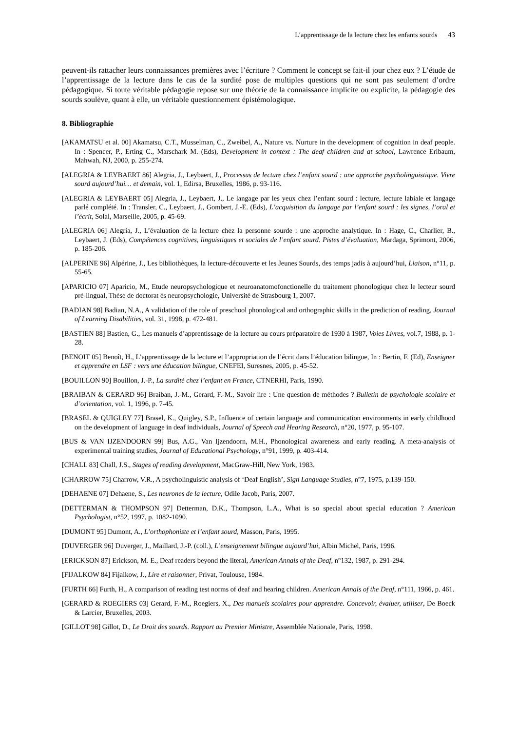L’apprentissage de la lecture chez les enfants sourds 43
peuvent-ils rattacher leurs connaissances premières avec l’écriture ? Comment le concept se fait-il jour chez eux ? L’étude de l’apprentissage de la lecture dans le cas de la surdité pose de multiples questions qui ne sont pas seulement d’ordre pédagogique. Si toute véritable pédagogie repose sur une théorie de la connaissance implicite ou explicite, la pédagogie des sourds soulève, quant à elle, un véritable questionnement épistémologique.
8. Bibliographie
[AKAMATSU et al. 00] Akamatsu, C.T., Musselman, C., Zweibel, A., Nature vs. Nurture in the development of cognition in deaf people. In : Spencer, P., Erting C., Marschark M. (Eds), Development in context : The deaf children and at school, Lawrence Erlbaum, Mahwah, NJ, 2000, p. 255-274.
[ALEGRIA & LEYBAERT 86] Alegria, J., Leybaert, J., Processus de lecture chez l’enfant sourd : une approche psycholinguistique. Vivre sourd aujourd’hui… et demain, vol. 1, Edirsa, Bruxelles, 1986, p. 93-116.
[ALEGRIA & LEYBAERT 05] Alegria, J., Leybaert, J., Le langage par les yeux chez l’enfant sourd : lecture, lecture labiale et langage parlé complété. In : Transler, C., Leybaert, J., Gombert, J.-E. (Eds), L’acquisition du langage par l’enfant sourd : les signes, l’oral et l’écrit, Solal, Marseille, 2005, p. 45-69.
[ALEGRIA 06] Alegria, J., L’évaluation de la lecture chez la personne sourde : une approche analytique. In : Hage, C., Charlier, B., Leybaert, J. (Eds), Compétences cognitives, linguistiques et sociales de l’enfant sourd. Pistes d’évaluation, Mardaga, Sprimont, 2006, p. 185-206.
[ALPERINE 96] Alpérine, J., Les bibliothèques, la lecture-découverte et les Jeunes Sourds, des temps jadis à aujourd’hui, Liaison, n°11, p. 55-65.
[APARICIO 07] Aparicio, M., Etude neuropsychologique et neuroanatomofonctionelle du traitement phonologique chez le lecteur sourd pré-lingual, Thèse de doctorat ès neuropsychologie, Université de Strasbourg 1, 2007.
[BADIAN 98] Badian, N.A., A validation of the role of preschool phonological and orthographic skills in the prediction of reading, Journal of Learning Disabilities, vol. 31, 1998, p. 472-481.
[BASTIEN 88] Bastien, G., Les manuels d’apprentissage de la lecture au cours préparatoire de 1930 à 1987, Voies Livres, vol.7, 1988, p. 1-28.
[BENOIT 05] Benoît, H., L’apprentissage de la lecture et l’appropriation de l’écrit dans l’éducation bilingue, In : Bertin, F. (Ed), Enseigner et apprendre en LSF : vers une éducation bilingue, CNEFEI, Suresnes, 2005, p. 45-52.
[BOUILLON 90] Bouillon, J.-P., La surdité chez l’enfant en France, CTNERHI, Paris, 1990.
[BRAIBAN & GERARD 96] Braiban, J.-M., Gerard, F.-M., Savoir lire : Une question de méthodes ? Bulletin de psychologie scolaire et d’orientation, vol. 1, 1996, p. 7-45.
[BRASEL & QUIGLEY 77] Brasel, K., Quigley, S.P., Influence of certain language and communication environments in early childhood on the development of language in deaf individuals, Journal of Speech and Hearing Research, n°20, 1977, p. 95-107.
[BUS & VAN IJZENDOORN 99] Bus, A.G., Van Ijzendoorn, M.H., Phonological awareness and early reading. A meta-analysis of experimental training studies, Journal of Educational Psychology, n°91, 1999, p. 403-414.
[CHALL 83] Chall, J.S., Stages of reading development, MacGraw-Hill, New York, 1983.
[CHARROW 75] Charrow, V.R., A psycholinguistic analysis of ‘Deaf English’, Sign Language Studies, n°7, 1975, p.139-150.
[DEHAENE 07] Dehaene, S., Les neurones de la lecture, Odile Jacob, Paris, 2007.
[DETTERMAN & THOMPSON 97] Detterman, D.K., Thompson, L.A., What is so special about special education ? American Psychologist, n°52, 1997, p. 1082-1090.
[DUMONT 95] Dumont, A., L’orthophoniste et l’enfant sourd, Masson, Paris, 1995.
[DUVERGER 96] Duverger, J., Maillard, J.-P. (coll.), L’enseignement bilingue aujourd’hui, Albin Michel, Paris, 1996.
[ERICKSON 87] Erickson, M. E., Deaf readers beyond the literal, American Annals of the Deaf, n°132, 1987, p. 291-294.
[FIJALKOW 84] Fijalkow, J., Lire et raisonner, Privat, Toulouse, 1984.
[FURTH 66] Furth, H., A comparison of reading test norms of deaf and hearing children. American Annals of the Deaf, n°111, 1966, p. 461.
[GERARD & ROEGIERS 03] Gerard, F.-M., Roegiers, X., Des manuels scolaires pour apprendre. Concevoir, évaluer, utiliser, De Boeck & Larcier, Bruxelles, 2003.
[GILLOT 98] Gillot, D., Le Droit des sourds. Rapport au Premier Ministre, Assemblée Nationale, Paris, 1998.